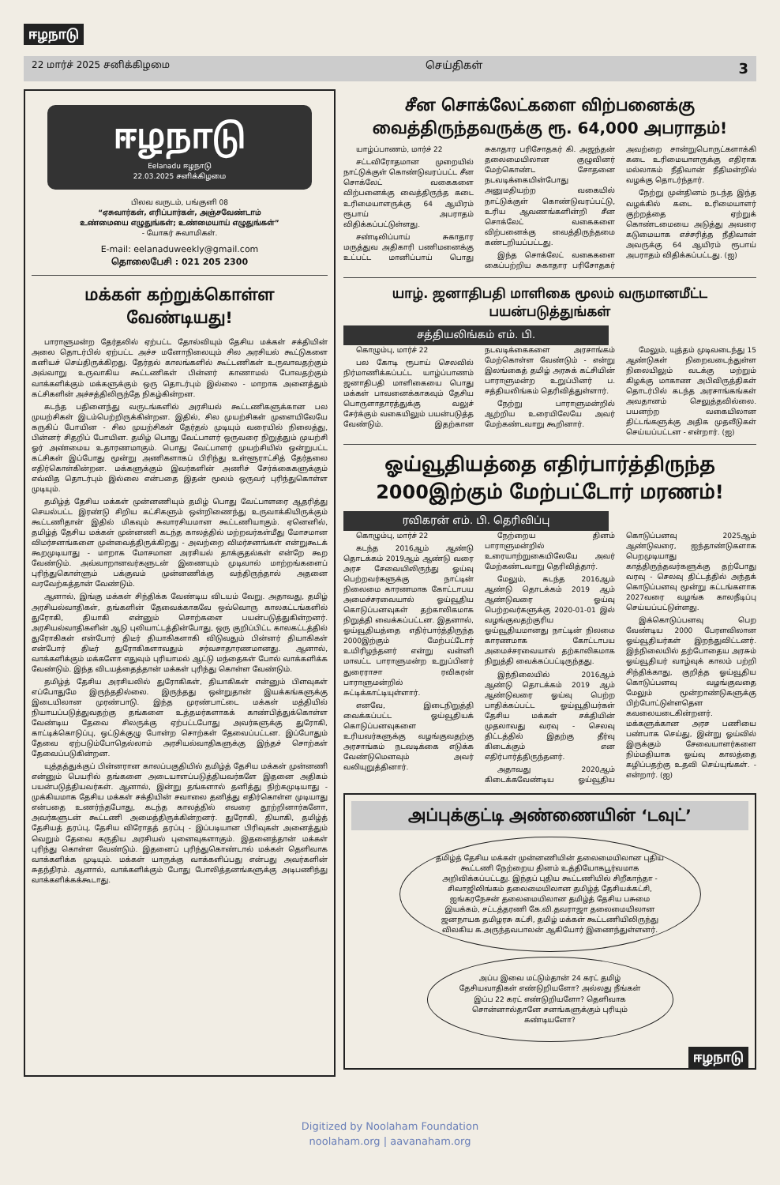ஈழநாடு
22 மார்ச் 2025 சனிக்கிழமை செய்திகள் 3
ஈழநாடு
Eelanadu ஈழநாடு
22.03.2025 சனிக்கிழமை
பிலவ வருடம், பங்குனி 08
“ஏசுவார்கள், எரிப்பார்கள், அஞ்சவேண்டாம்
உண்மையை எழுதுங்கள்; உண்மையாய் எழுதுங்கள்”
- யோகர் சுவாமிகள்.
E-mail: eelanaduweekly@gmail.com
தொலைபேசி : 021 205 2300
மக்கள் கற்றுக்கொள்ள
வேண்டியது!
பாராளுமன்ற தேர்தலில் ஏற்பட்ட தோல்வியும் தேசிய மக்கள் சக்தியின் அலை தொடர்பில் ஏற்பட்ட அச்ச மனோநிலையும் சில அரசியல் கூட்டுகளை கனியச் செய்திருக்கிறது. தேர்தல் காலங்களில் கூட்டணிகள் உருவாவதற்கும் அவ்வாறு உருவாகிய கூட்டணிகள் பின்னர் காணாமல் போவதற்கும் வாக்களிக்கும் மக்களுக்கும் ஒரு தொடர்பும் இல்லை - மாறாக அனைத்தும் கட்சிகளின் அச்சத்திலிருந்தே நிகழ்கின்றன.
கடந்த பதினைந்து வருடங்களில் அரசியல் கூட்டணிகளுக்கான பல முயற்சிகள் இடம்பெற்றிருக்கின்றன. இதில், சில முயற்சிகள் முளையிலேயே கருகிப் போயின - சில முயற்சிகள் தேர்தல் முடியும் வரையில் நிலைத்து, பின்னர் சிதறிப் போயின. தமிழ் பொது வேட்பாளர் ஒருவரை நிறுத்தும் முயற்சி ஓர் அண்மைய உதாரணமாகும். பொது வேட்பாளர் முயற்சியில் ஒன்றுபட்ட கட்சிகள் இப்போது மூன்று அணிகளாகப் பிரிந்து உள்ளூராட்சித் தேர்தலை எதிர்கொள்கின்றன. மக்களுக்கும் இவர்களின் அணிச் சேர்க்கைகளுக்கும் எவ்வித தொடர்பும் இல்லை என்பதை இதன் மூலம் ஒருவர் புரிந்துகொள்ள முடியும்.
தமிழ்த் தேசிய மக்கள் முன்னணியும் தமிழ் பொது வேட்பாளரை ஆதரித்து செயல்பட்ட இரண்டு சிறிய கட்சிகளும் ஒன்றிணைந்து உருவாக்கியிருக்கும் கூட்டணிதான் இதில் மிகவும் சுவாரசியமான கூட்டணியாகும். ஏனெனில், தமிழ்த் தேசிய மக்கள் முன்னணி கடந்த காலத்தில் மற்றவர்கள்மீது மோசமான விமர்சனங்களை முன்வைத்திருக்கிறது - அவற்றை விமர்சனங்கள் என்றுகூடக் கூறமுடியாது - மாறாக மோசமான அரசியல் தாக்குதல்கள் என்றே கூற வேண்டும். அவ்வாறானவர்களுடன் இணையும் முடிவால் மாற்றங்களைப் புரிந்துகொள்ளும் பக்குவம் முன்னணிக்கு வந்திருந்தால் அதனை வரவேற்கத்தான் வேண்டும்.
ஆனால், இங்கு மக்கள் சிந்திக்க வேண்டிய விடயம் வேறு. அதாவது, தமிழ் அரசியல்வாதிகள், தங்களின் தேவைக்காகவே ஒவ்வொரு காலகட்டங்களில் துரோகி, தியாகி என்னும் சொற்களை பயன்படுத்துகின்றனர். அரசியல்வாதிகளின் ஆடு புலியாட்டத்தின்போது, ஒரு குறிப்பிட்ட காலகட்டத்தில் துரோகிகள் என்போர் திடீர் தியாகிகளாகி விடுவதும் பின்னர் தியாகிகள் என்போர் திடீர் துரோகிகளாவதும் சர்வசாதாரணமானது. ஆனால், வாக்களிக்கும் மக்களோ எதுவும் புரியாமல் ஆட்டு மந்தைகள் போல் வாக்களிக்க வேண்டும். இந்த விடயத்தைத்தான் மக்கள் புரிந்து கொள்ள வேண்டும்.
தமிழ்த் தேசிய அரசியலில் துரோகிகள், தியாகிகள் என்னும் பிளவுகள் எப்போதுமே இருந்ததில்லை. இருந்தது ஒன்றுதான் இயக்கங்களுக்கு இடையிலான முரண்பாடு. இந்த முரண்பாட்டை மக்கள் மத்தியில் நியாயப்படுத்துவதற்கு தங்களை உத்தமர்களாகக் காண்பித்துக்கொள்ள வேண்டிய தேவை சிலருக்கு ஏற்பட்டபோது அவர்களுக்கு துரோகி, காட்டிக்கொடுப்பு, ஒட்டுக்குழு போன்ற சொற்கள் தேவைப்பட்டன. இப்போதும் தேவை ஏற்படும்போதெல்லாம் அரசியல்வாதிகளுக்கு இந்தச் சொற்கள் தேவைப்படுகின்றன.
யுத்தத்துக்குப் பின்னரான காலப்பகுதியில் தமிழ்த் தேசிய மக்கள் முன்னணி என்னும் பெயரில் தங்களை அடையாளப்படுத்தியவர்களே இதனை அதிகம் பயன்படுத்தியவர்கள். ஆனால், இன்று தங்களால் தனித்து நிற்கமுடியாது - முக்கியமாக தேசிய மக்கள் சக்தியின் சவாலை தனித்து எதிர்கொள்ள முடியாது என்பதை உணர்ந்தபோது, கடந்த காலத்தில் எவரை தூற்றினார்களோ, அவர்களுடன் கூட்டணி அமைத்திருக்கின்றனர். துரோகி, தியாகி, தமிழ்த் தேசியத் தரப்பு, தேசிய விரோதத் தரப்பு - இப்படியான பிரிவுகள் அனைத்தும் வெறும் தேவை கருதிய அரசியல் புனைவுகளாகும். இதனைத்தான் மக்கள் புரிந்து கொள்ள வேண்டும். இதனைப் புரிந்துகொண்டால் மக்கள் தெளிவாக வாக்களிக்க முடியும். மக்கள் யாருக்கு வாக்களிப்பது என்பது அவர்களின் சுதந்திரம். ஆனால், வாக்களிக்கும் போது போலித்தனங்களுக்கு அடிபணிந்து வாக்களிக்கக்கூடாது.
சீன சொக்லேட்களை விற்பனைக்கு
வைத்திருந்தவருக்கு ரூ. 64,000 அபராதம்!
யாழ்ப்பாணம், மார்ச் 22
சட்டவிரோதமான முறையில் நாட்டுக்குள் கொண்டுவரப்பட்ட சீன சொக்லேட் வகைகளை விற்பனைக்கு வைத்திருந்த கடை உரிமையாளருக்கு 64 ஆயிரம் ரூபாய் அபராதம் விதிக்கப்பட்டுள்ளது.
சண்டிலிப்பாய் சுகாதார மருத்துவ அதிகாரி பணிமனைக்கு உட்பட்ட மானிப்பாய் பொது சுகாதார பரிசோதகர் கி. அஜந்தன் தலைமையிலான குழுவினர் மேற்கொண்ட சோதனை நடவடிக்கையின்போது அனுமதியற்ற வகையில் நாட்டுக்குள் கொண்டுவரப்பட்டு, உரிய ஆவணங்களின்றி சீன சொக்லேட் வகைகளை விற்பனைக்கு வைத்திருந்தமை கண்டறியப்பட்டது.
இந்த சொக்லேட் வகைகளை கைப்பற்றிய சுகாதார பரிசோதகர் அவற்றை சான்றுபொருட்களாக்கி கடை உரிமையாளருக்கு எதிராக மல்லாகம் நீதிவான் நீதிமன்றில் வழக்கு தொடர்ந்தார்.
நேற்று முன்தினம் நடந்த இந்த வழக்கில் கடை உரிமையாளர் குற்றத்தை ஏற்றுக் கொண்டமையை அடுத்து அவரை கடுமையாக எச்சரித்த நீதிவான் அவருக்கு 64 ஆயிரம் ரூபாய் அபராதம் விதிக்கப்பட்டது. (ஐ)
யாழ். ஜனாதிபதி மாளிகை மூலம் வருமானமீட்ட பயன்படுத்துங்கள்
சத்தியலிங்கம் எம். பி.
கொழும்பு, மார்ச் 22
பல கோடி ரூபாய் செலவில் நிர்மாணிக்கப்பட்ட யாழ்ப்பாணம் ஜனாதிபதி மாளிகையை பொது மக்கள் பாவனைக்காகவும் தேசிய பொருளாதாரத்துக்கு வலுச் சேர்க்கும் வகையிலும் பயன்படுத்த வேண்டும். இதற்கான நடவடிக்கைகளை அரசாங்கம் மேற்கொள்ள வேண்டும் - என்று இலங்கைத் தமிழ் அரசுக் கட்சியின் பாராளுமன்ற உறுப்பினர் ப. சத்தியலிங்கம் தெரிவித்துள்ளார்.
நேற்று பாராளுமன்றில் ஆற்றிய உரையிலேயே அவர் மேற்கண்டவாறு கூறினார்.
மேலும், யுத்தம் முடிவடைந்து 15 ஆண்டுகள் நிறைவடைந்துள்ள நிலையிலும் வடக்கு மற்றும் கிழக்கு மாகாண அபிவிருத்திகள் தொடர்பில் கடந்த அரசாங்கங்கள் அவதானம் செலுத்தவில்லை. பயனற்ற வகையிலான திட்டங்களுக்கு அதிக முதலீடுகள் செய்யப்பட்டன - என்றார். (ஐ)
ஓய்வூதியத்தை எதிர்பார்த்திருந்த
2000இற்கும் மேற்பட்டோர் மரணம்!
ரவிகரன் எம். பி. தெரிவிப்பு
கொழும்பு, மார்ச் 22
கடந்த 2016ஆம் ஆண்டு தொடக்கம் 2019ஆம் ஆண்டு வரை அரச சேவையிலிருந்து ஓய்வு பெற்றவர்களுக்கு நாட்டின் நிலைமை காரணமாக கோட்டாபய அமைச்சரவையால் ஓய்வூதிய கொடுப்பனவுகள் தற்காலிகமாக நிறுத்தி வைக்கப்பட்டன. இதனால், ஓய்வூதியத்தை எதிர்பார்த்திருந்த 2000இற்கும் மேற்பட்டோர் உயிரிழந்தனர் என்று வன்னி மாவட்ட பாராளுமன்ற உறுப்பினர் துரைராசா ரவிகரன் பாராளுமன்றில் சுட்டிக்காட்டியுள்ளார்.
எனவே, இடைநிறுத்தி வைக்கப்பட்ட ஓய்வூதியக் கொடுப்பனவுகளை உரியவர்களுக்கு வழங்குவதற்கு அரசாங்கம் நடவடிக்கை எடுக்க வேண்டுமெனவும் அவர் வலியுறுத்தினார்.
நேற்றைய தினம் பாராளுமன்றில் உரையாற்றுகையிலேயே அவர் மேற்கண்டவாறு தெரிவித்தார்.
மேலும், கடந்த 2016ஆம் ஆண்டு தொடக்கம் 2019 ஆம் ஆண்டுவரை ஓய்வு பெற்றவர்களுக்கு 2020-01-01 இல் வழங்குவதற்குரிய ஓய்வூதியமானது நாட்டின் நிலமை காரணமாக கோட்டாபய அமைச்சரவையால் தற்காலிகமாக நிறுத்தி வைக்கப்பட்டிருந்தது.
இந்நிலையில் 2016ஆம் ஆண்டு தொடக்கம் 2019 ஆம் ஆண்டுவரை ஓய்வு பெற்ற பாதிக்கப்பட்ட ஓய்வூதியர்கள் தேசிய மக்கள் சக்தியின் முதலாவது வரவு - செலவு திட்டத்தில் இதற்கு தீர்வு கிடைக்கும் என எதிர்பார்த்திருந்தனர்.
அதாவது 2020ஆம் கிடைக்கவேண்டிய ஓய்வூதிய கொடுப்பனவு 2025ஆம் ஆண்டுவரை, ஐந்தாண்டுகளாக பெறமுடியாது காத்திருந்தவர்களுக்கு தற்போது வரவு - செலவு திட்டத்தில் அந்தக் கொடுப்பனவு மூன்று கட்டங்களாக 2027வரை வழங்க காலநீடிப்பு செய்யப்பட்டுள்ளது.
இக்கொடுப்பனவு பெற வேண்டிய 2000 பேரளவிலான ஓய்வூதியர்கள் இறந்துவிட்டனர். இந்நிலையில் தற்போதைய அரசும் ஓய்வூதியர் வாழ்வுக் காலம் பற்றி சிந்திக்காது, குறித்த ஓய்வூதிய கொடுப்பனவு வழங்குவதை மேலும் மூன்றாண்டுகளுக்கு பிற்போட்டுள்ளதென கவலையடைகின்றனர். மக்களுக்கான அரச பணியை பண்பாக செய்து, இன்று ஓய்வில் இருக்கும் சேவையாளர்களை நிம்மதியாக ஓய்வு காலத்தை கழிப்பதற்கு உதவி செய்யுங்கள். - என்றார். (ஐ)
அப்புக்குட்டி அண்ணையின் ‘டவுட்’
தமிழ்த் தேசிய மக்கள் முன்னணியின் தலைமையிலான புதிய கூட்டணி நேற்றைய தினம் உத்தியோகபூர்வமாக அறிவிக்கப்பட்டது. இந்தப் புதிய கூட்டணியில் சிறீகாந்தா - சிவாஜிலிங்கம் தலைமையிலான தமிழ்த் தேசியக்கட்சி, ஐங்கரநேசன் தலைமையிலான தமிழ்த் தேசிய பசுமை இயக்கம், சட்டத்தரணி கே.வி.தவராஜா தலைமையிலான ஜனநாயக தமிழரசு கட்சி, தமிழ் மக்கள் கூட்டணியிலிருந்து விலகிய க.அருந்தவபாலன் ஆகியோர் இணைந்துள்ளனர்.
அப்ப இவை மட்டும்தான் 24 கரட் தமிழ் தேசியவாதிகள் எண்டுறியளோ? அல்லது நீங்கள் இப்ப 22 கரட் எண்டுறியளோ? தெளிவாக சொன்னால்தானே சனங்களுக்கும் புரியும் கண்டியளோ?
ஈழநாடு
Digitized by Noolaham Foundation
noolaham.org | aavanaham.org